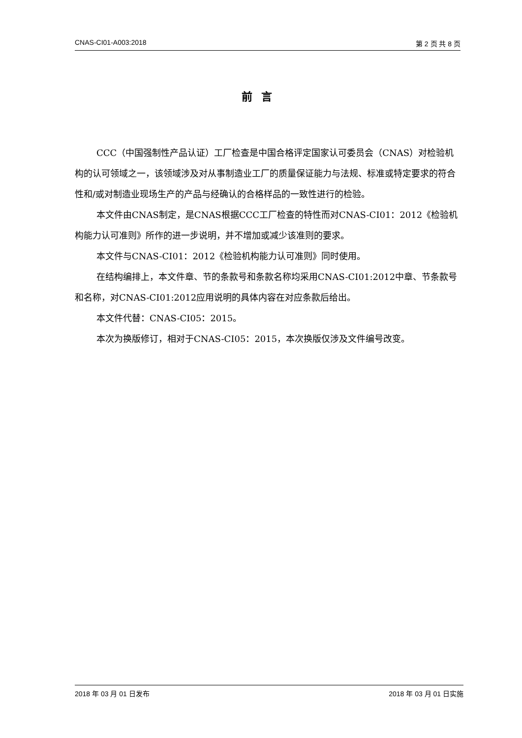CNAS-CI01-A003:2018 第 2 页 共 8 页
前言
CCC（中国强制性产品认证）工厂检查是中国合格评定国家认可委员会（CNAS）对检验机构的认可领域之一，该领域涉及对从事制造业工厂的质量保证能力与法规、标准或特定要求的符合性和/或对制造业现场生产的产品与经确认的合格样品的一致性进行的检验。
本文件由CNAS制定，是CNAS根据CCC工厂检查的特性而对CNAS-CI01：2012《检验机构能力认可准则》所作的进一步说明，并不增加或减少该准则的要求。
本文件与CNAS-CI01：2012《检验机构能力认可准则》同时使用。
在结构编排上，本文件章、节的条款号和条款名称均采用CNAS-CI01:2012中章、节条款号和名称，对CNAS-CI01:2012应用说明的具体内容在对应条款后给出。
本文件代替：CNAS-CI05：2015。
本次为换版修订，相对于CNAS-CI05：2015，本次换版仅涉及文件编号改变。
2018 年 03 月 01 日发布 2018 年 03 月 01 日实施